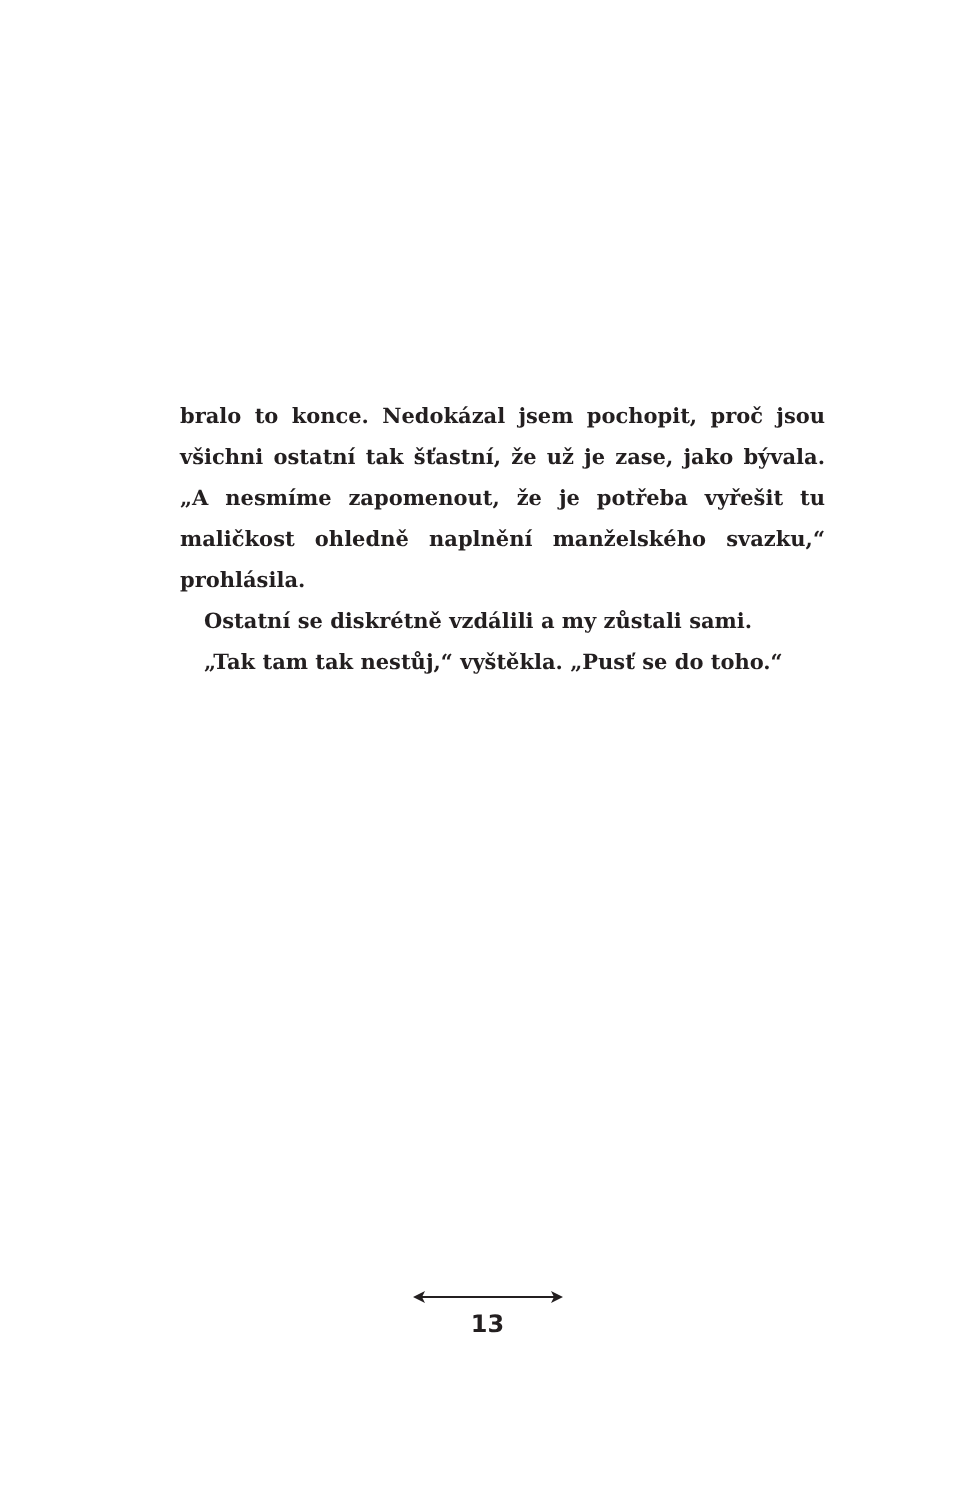bralo to konce. Nedokázal jsem pochopit, proč jsou všichni ostatní tak šťastní, že už je zase, jako bývala. „A nesmíme zapomenout, že je potřeba vyřešit tu maličkost ohledně naplnění manželského svazku,“ prohlásila.
Ostatní se diskrétně vzdálili a my zůstali sami.
„Tak tam tak nestůj,“ vyštěkla. „Pusť se do toho.“
13